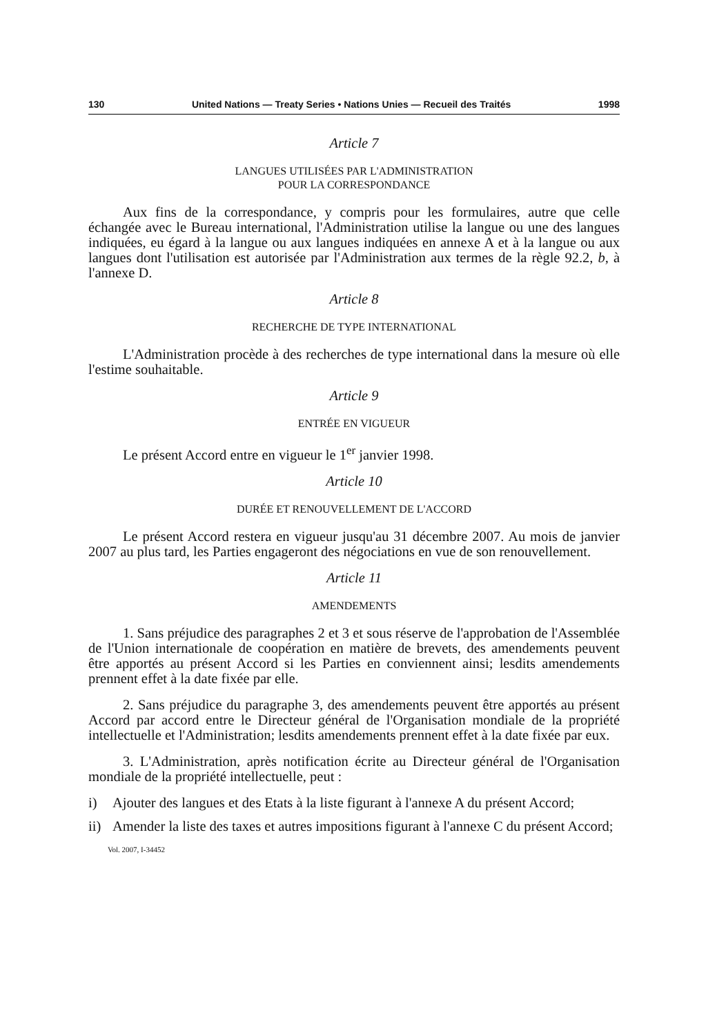130 United Nations — Treaty Series • Nations Unies — Recueil des Traités 1998
Article 7
LANGUES UTILISÉES PAR L'ADMINISTRATION
POUR LA CORRESPONDANCE
Aux fins de la correspondance, y compris pour les formulaires, autre que celle échangée avec le Bureau international, l'Administration utilise la langue ou une des langues indiquées, eu égard à la langue ou aux langues indiquées en annexe A et à la langue ou aux langues dont l'utilisation est autorisée par l'Administration aux termes de la règle 92.2, b, à l'annexe D.
Article 8
RECHERCHE DE TYPE INTERNATIONAL
L'Administration procède à des recherches de type international dans la mesure où elle l'estime souhaitable.
Article 9
ENTRÉE EN VIGUEUR
Le présent Accord entre en vigueur le 1<sup>er</sup> janvier 1998.
Article 10
DURÉE ET RENOUVELLEMENT DE L'ACCORD
Le présent Accord restera en vigueur jusqu'au 31 décembre 2007. Au mois de janvier 2007 au plus tard, les Parties engageront des négociations en vue de son renouvellement.
Article 11
AMENDEMENTS
1. Sans préjudice des paragraphes 2 et 3 et sous réserve de l'approbation de l'Assemblée de l'Union internationale de coopération en matière de brevets, des amendements peuvent être apportés au présent Accord si les Parties en conviennent ainsi; lesdits amendements prennent effet à la date fixée par elle.
2. Sans préjudice du paragraphe 3, des amendements peuvent être apportés au présent Accord par accord entre le Directeur général de l'Organisation mondiale de la propriété intellectuelle et l'Administration; lesdits amendements prennent effet à la date fixée par eux.
3. L'Administration, après notification écrite au Directeur général de l'Organisation mondiale de la propriété intellectuelle, peut :
i) Ajouter des langues et des Etats à la liste figurant à l'annexe A du présent Accord;
ii) Amender la liste des taxes et autres impositions figurant à l'annexe C du présent Accord;
Vol. 2007, I-34452